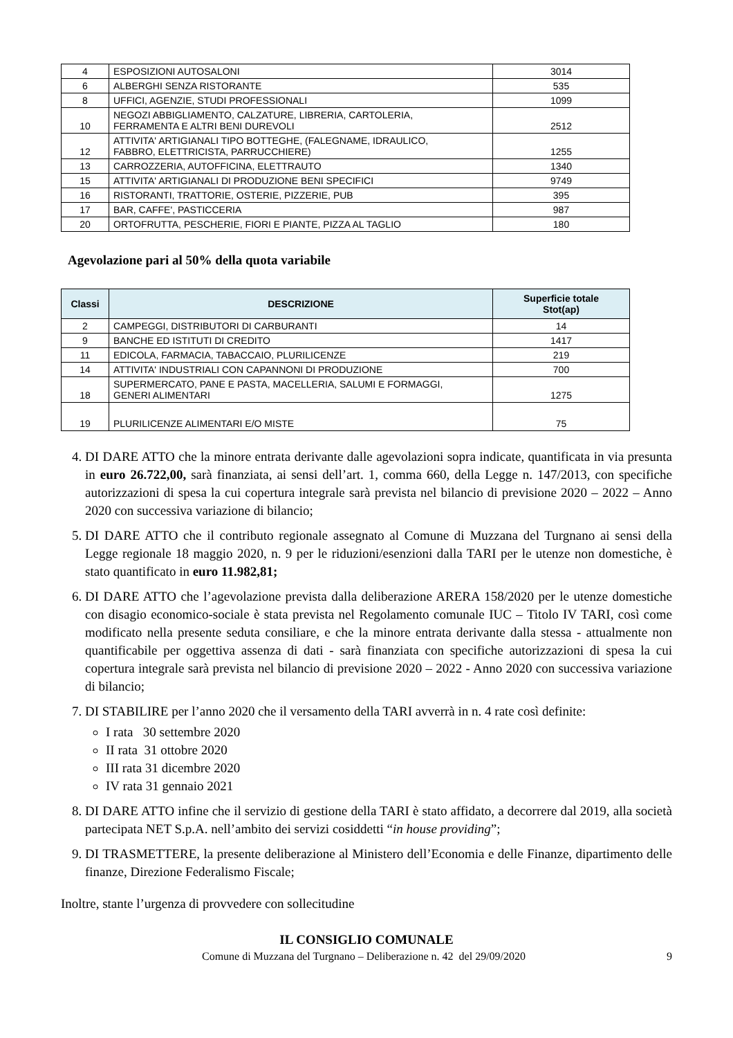| 4 | ESPOSIZIONI AUTOSALONI | 3014 |
| 6 | ALBERGHI SENZA RISTORANTE | 535 |
| 8 | UFFICI, AGENZIE, STUDI PROFESSIONALI | 1099 |
| 10 | NEGOZI ABBIGLIAMENTO, CALZATURE, LIBRERIA, CARTOLERIA, FERRAMENTA E ALTRI BENI DUREVOLI | 2512 |
| 12 | ATTIVITA' ARTIGIANALI TIPO BOTTEGHE, (FALEGNAME, IDRAULICO, FABBRO, ELETTRICISTA, PARRUCCHIERE) | 1255 |
| 13 | CARROZZERIA, AUTOFFICINA, ELETTRAUTO | 1340 |
| 15 | ATTIVITA' ARTIGIANALI DI PRODUZIONE BENI SPECIFICI | 9749 |
| 16 | RISTORANTI, TRATTORIE, OSTERIE, PIZZERIE, PUB | 395 |
| 17 | BAR, CAFFE', PASTICCERIA | 987 |
| 20 | ORTOFRUTTA, PESCHERIE, FIORI E PIANTE, PIZZA AL TAGLIO | 180 |
Agevolazione pari al 50% della quota variabile
| Classi | DESCRIZIONE | Superficie totale Stot(ap) |
| --- | --- | --- |
| 2 | CAMPEGGI, DISTRIBUTORI DI CARBURANTI | 14 |
| 9 | BANCHE ED ISTITUTI DI CREDITO | 1417 |
| 11 | EDICOLA, FARMACIA, TABACCAIO, PLURILICENZE | 219 |
| 14 | ATTIVITA' INDUSTRIALI CON CAPANNONI DI PRODUZIONE | 700 |
| 18 | SUPERMERCATO, PANE E PASTA, MACELLERIA, SALUMI E FORMAGGI, GENERI ALIMENTARI | 1275 |
| 19 | PLURILICENZE ALIMENTARI E/O MISTE | 75 |
4. DI DARE ATTO che la minore entrata derivante dalle agevolazioni sopra indicate, quantificata in via presunta in euro 26.722,00, sarà finanziata, ai sensi dell’art. 1, comma 660, della Legge n. 147/2013, con specifiche autorizzazioni di spesa la cui copertura integrale sarà prevista nel bilancio di previsione 2020 – 2022 – Anno 2020 con successiva variazione di bilancio;
5. DI DARE ATTO che il contributo regionale assegnato al Comune di Muzzana del Turgnano ai sensi della Legge regionale 18 maggio 2020, n. 9 per le riduzioni/esenzioni dalla TARI per le utenze non domestiche, è stato quantificato in euro 11.982,81;
6. DI DARE ATTO che l’agevolazione prevista dalla deliberazione ARERA 158/2020 per le utenze domestiche con disagio economico-sociale è stata prevista nel Regolamento comunale IUC – Titolo IV TARI, così come modificato nella presente seduta consiliare, e che la minore entrata derivante dalla stessa - attualmente non quantificabile per oggettiva assenza di dati - sarà finanziata con specifiche autorizzazioni di spesa la cui copertura integrale sarà prevista nel bilancio di previsione 2020 – 2022 - Anno 2020 con successiva variazione di bilancio;
7. DI STABILIRE per l’anno 2020 che il versamento della TARI avverrà in n. 4 rate così definite:
I rata 30 settembre 2020
II rata 31 ottobre 2020
III rata 31 dicembre 2020
IV rata 31 gennaio 2021
8. DI DARE ATTO infine che il servizio di gestione della TARI è stato affidato, a decorrere dal 2019, alla società partecipata NET S.p.A. nell’ambito dei servizi cosiddetti “in house providing”;
9. DI TRASMETTERE, la presente deliberazione al Ministero dell’Economia e delle Finanze, dipartimento delle finanze, Direzione Federalismo Fiscale;
Inoltre, stante l’urgenza di provvedere con sollecitudine
IL CONSIGLIO COMUNALE
Comune di Muzzana del Turgnano – Deliberazione n. 42 del 29/09/2020 9